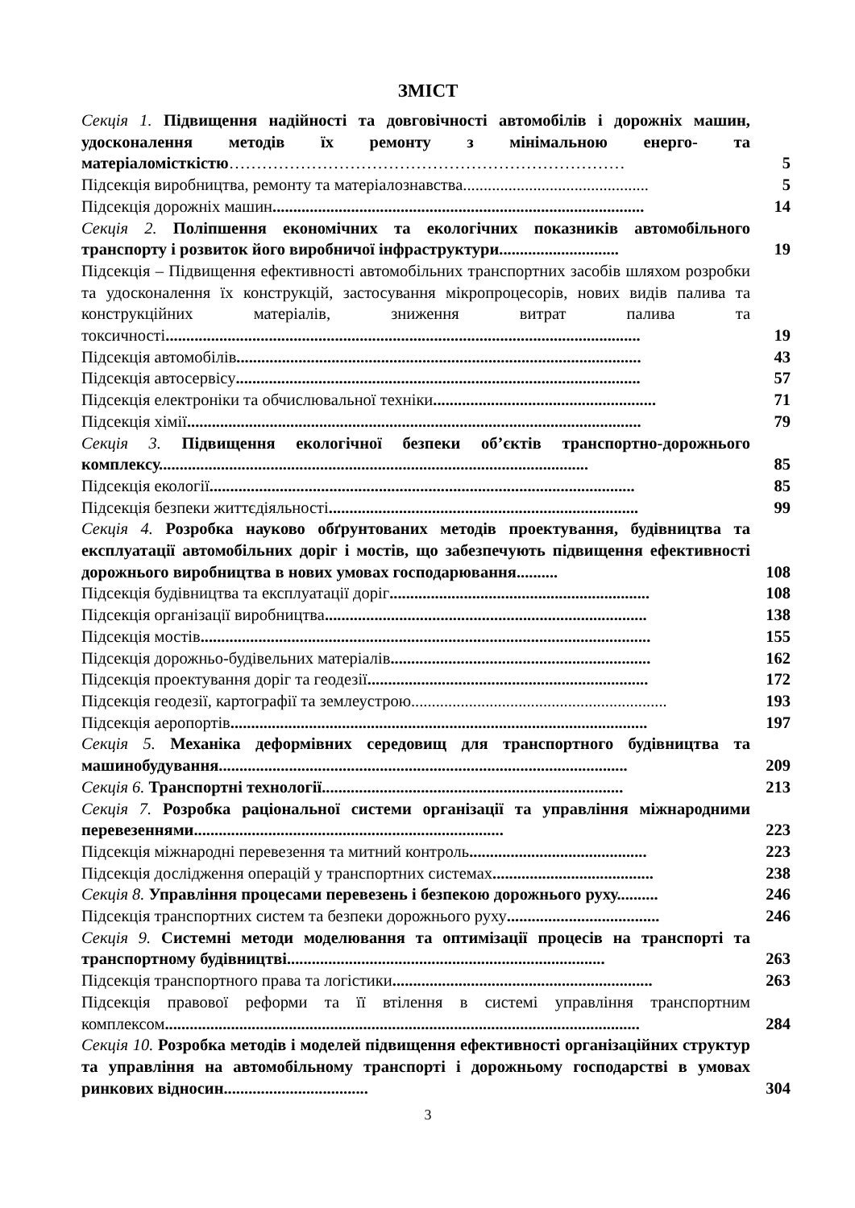ЗМІСТ
Секція 1. Підвищення надійності та довговічності автомобілів і дорожніх машин, удосконалення методів їх ремонту з мінімальною енерго- та матеріаломісткістю………………………………………………………………
5
Підсекція виробництва, ремонту та матеріалознавства.............................................
5
Підсекція дорожніх машин..........................................................................................
14
Секція 2. Поліпшення економічних та екологічних показників автомобільного транспорту і розвиток його виробничої інфраструктури.............................
19
Підсекція – Підвищення ефективності автомобільних транспортних засобів шляхом розробки та удосконалення їх конструкцій, застосування мікропроцесорів, нових видів палива та конструкційних матеріалів, зниження витрат палива та токсичності...................................................................................................................
19
Підсекція автомобілів..................................................................................................
43
Підсекція автосервісу..................................................................................................
57
Підсекція електроніки та обчислювальної техніки......................................................
71
Підсекція хімії..............................................................................................................
79
Секція 3. Підвищення екологічної безпеки об’єктів транспортно-дорожнього комплексу........................................................................................................
85
Підсекція екології.......................................................................................................
85
Підсекція безпеки життєдіяльності...........................................................................
99
Секція 4. Розробка науково обґрунтованих методів проектування, будівництва та експлуатації автомобільних доріг і мостів, що забезпечують підвищення ефективності дорожнього виробництва в нових умовах господарювання..........
108
Підсекція будівництва та експлуатації доріг...............................................................
108
Підсекція організації виробництва..............................................................................
138
Підсекція мостів.............................................................................................................
155
Підсекція дорожньо-будівельних матеріалів...............................................................
162
Підсекція проектування доріг та геодезії....................................................................
172
Підсекція геодезії, картографії та землеустрою..............................................................
193
Підсекція аеропортів.....................................................................................................
197
Секція 5. Механіка деформівних середовищ для транспортного будівництва та машинобудування...................................................................................................
209
Секція 6. Транспортні технології.........................................................................
213
Секція 7. Розробка раціональної системи організації та управління міжнародними перевезеннями...........................................................................
223
Підсекція міжнародні перевезення та митний контроль...........................................
223
Підсекція дослідження операцій у транспортних системах.......................................
238
Секція 8. Управління процесами перевезень і безпекою дорожнього руху..........
246
Підсекція транспортних систем та безпеки дорожнього руху.....................................
246
Секція 9. Системні методи моделювання та оптимізації процесів на транспорті та транспортному будівництві.............................................................................
263
Підсекція транспортного права та логістики...............................................................
263
Підсекція правової реформи та її втілення в системі управління транспортним комплексом...................................................................................................................
284
Секція 10. Розробка методів і моделей підвищення ефективності організаційних структур та управління на автомобільному транспорті і дорожньому господарстві в умовах ринкових відносин...................................
304
3